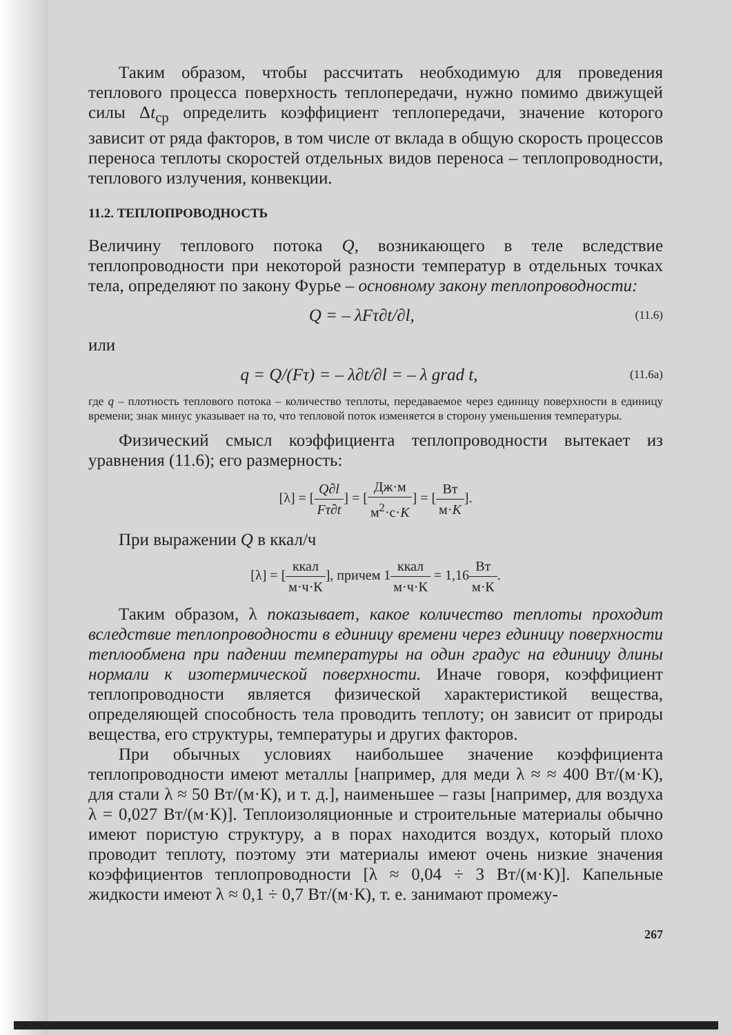Таким образом, чтобы рассчитать необходимую для проведения теплового процесса поверхность теплопередачи, нужно помимо движущей силы Δt<sub>ср</sub> определить коэффициент теплопередачи, значение которого зависит от ряда факторов, в том числе от вклада в общую скорость процессов переноса теплоты скоростей отдельных видов переноса – теплопроводности, теплового излучения, конвекции.
11.2. ТЕПЛОПРОВОДНОСТЬ
Величину теплового потока Q, возникающего в теле вследствие теплопроводности при некоторой разности температур в отдельных точках тела, определяют по закону Фурье – основному закону теплопроводности:
Q = – λFτ∂t/∂l, (11.6)
или
q = Q/(Fτ) = – λ∂t/∂l = – λ grad t, (11.6а)
где q – плотность теплового потока – количество теплоты, передаваемое через единицу поверхности в единицу времени; знак минус указывает на то, что тепловой поток изменяется в сторону уменьшения температуры.
Физический смысл коэффициента теплопроводности вытекает из уравнения (11.6); его размерность:
[λ] = [Q∂l Fτ∂t] = [Дж·м м<sup>2</sup>·с·K] = [Вт м·K].
При выражении Q в ккал/ч
[λ] = [ккал м·ч·К], причем 1ккал м·ч·К = 1,16Вт м·К.
Таким образом, λ показывает, какое количество теплоты проходит вследствие теплопроводности в единицу времени через единицу поверхности теплообмена при падении температуры на один градус на единицу длины нормали к изотермической поверхности. Иначе говоря, коэффициент теплопроводности является физической характеристикой вещества, определяющей способность тела проводить теплоту; он зависит от природы вещества, его структуры, температуры и других факторов.
При обычных условиях наибольшее значение коэффициента теплопроводности имеют металлы [например, для меди λ ≈ ≈ 400 Вт/(м·К), для стали λ ≈ 50 Вт/(м·К), и т. д.], наименьшее – газы [например, для воздуха λ = 0,027 Вт/(м·К)]. Теплоизоляционные и строительные материалы обычно имеют пористую структуру, а в порах находится воздух, который плохо проводит теплоту, поэтому эти материалы имеют очень низкие значения коэффициентов теплопроводности [λ ≈ 0,04 ÷ 3 Вт/(м·К)]. Капельные жидкости имеют λ ≈ 0,1 ÷ 0,7 Вт/(м·К), т. е. занимают промежу-
267